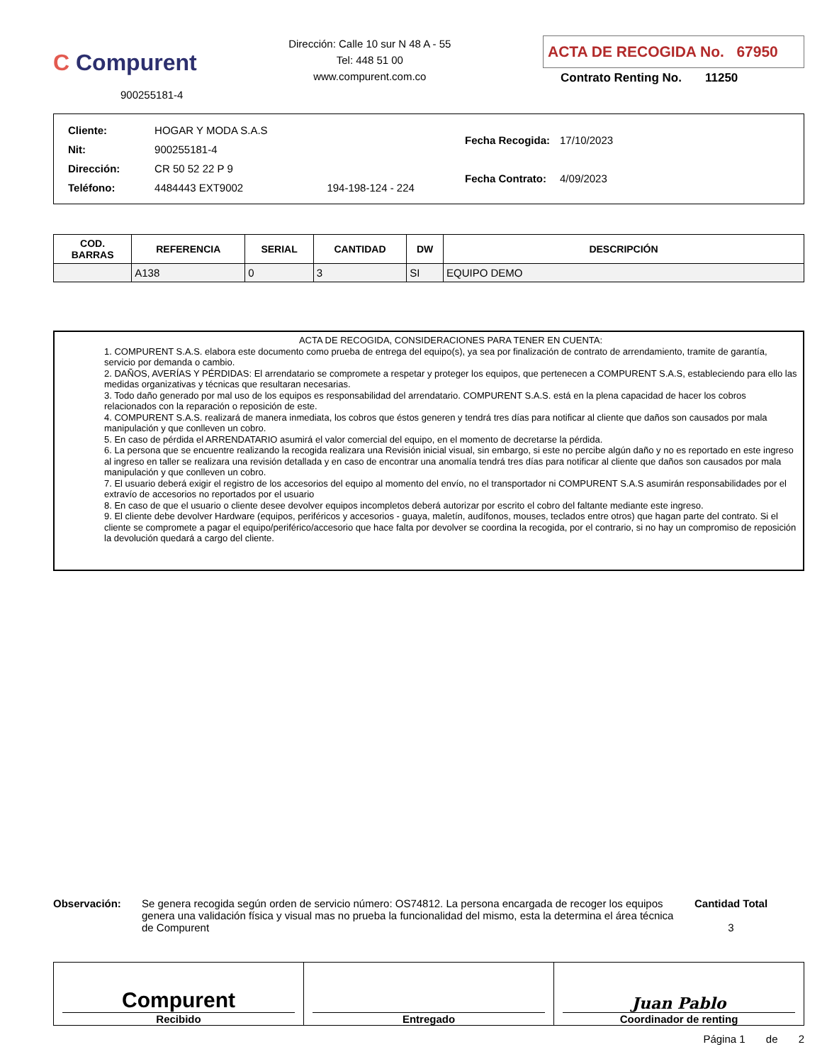C Compurent
900255181-4
Dirección: Calle 10 sur N 48 A - 55
Tel: 448 51 00
www.compurent.com.co
ACTA DE RECOGIDA No. 67950
Contrato Renting No. 11250
| Cliente: | HOGAR Y MODA S.A.S | |
| Nit: | 900255181-4 | |
| Dirección: | CR 50 52 22 P 9 | |
| Teléfono: | 4484443 EXT9002 | 194-198-124 - 224 |
| Fecha Recogida: | 17/10/2023 |
| Fecha Contrato: | 4/09/2023 |
| COD. BARRAS | REFERENCIA | SERIAL | CANTIDAD | DW | DESCRIPCIÓN |
| --- | --- | --- | --- | --- | --- |
| | A138 | 0 | 3 | SI | EQUIPO DEMO |
ACTA DE RECOGIDA, CONSIDERACIONES PARA TENER EN CUENTA:
1. COMPURENT S.A.S. elabora este documento como prueba de entrega del equipo(s), ya sea por finalización de contrato de arrendamiento, tramite de garantía, servicio por demanda o cambio.
2. DAÑOS, AVERÍAS Y PÉRDIDAS: El arrendatario se compromete a respetar y proteger los equipos, que pertenecen a COMPURENT S.A.S, estableciendo para ello las medidas organizativas y técnicas que resultaran necesarias.
3. Todo daño generado por mal uso de los equipos es responsabilidad del arrendatario. COMPURENT S.A.S. está en la plena capacidad de hacer los cobros relacionados con la reparación o reposición de este.
4. COMPURENT S.A.S. realizará de manera inmediata, los cobros que éstos generen y tendrá tres días para notificar al cliente que daños son causados por mala manipulación y que conlleven un cobro.
5. En caso de pérdida el ARRENDATARIO asumirá el valor comercial del equipo, en el momento de decretarse la pérdida.
6. La persona que se encuentre realizando la recogida realizara una Revisión inicial visual, sin embargo, si este no percibe algún daño y no es reportado en este ingreso al ingreso en taller se realizara una revisión detallada y en caso de encontrar una anomalía tendrá tres días para notificar al cliente que daños son causados por mala manipulación y que conlleven un cobro.
7. El usuario deberá exigir el registro de los accesorios del equipo al momento del envío, no el transportador ni COMPURENT S.A.S asumirán responsabilidades por el extravío de accesorios no reportados por el usuario
8. En caso de que el usuario o cliente desee devolver equipos incompletos deberá autorizar por escrito el cobro del faltante mediante este ingreso.
9. El cliente debe devolver Hardware (equipos, periféricos y accesorios - guaya, maletín, audífonos, mouses, teclados entre otros) que hagan parte del contrato. Si el cliente se compromete a pagar el equipo/periférico/accesorio que hace falta por devolver se coordina la recogida, por el contrario, si no hay un compromiso de reposición la devolución quedará a cargo del cliente.
Observación: Se genera recogida según orden de servicio número: OS74812. La persona encargada de recoger los equipos genera una validación física y visual mas no prueba la funcionalidad del mismo, esta la determina el área técnica de Compurent
Cantidad Total
3
Compurent
Recibido
Entregado
Juan Pablo
Coordinador de renting
Página 1 de 2